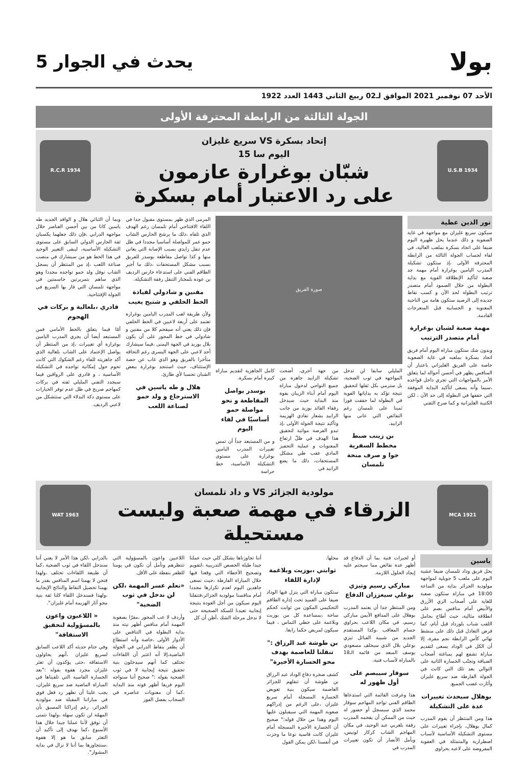بولا
يحدث في الجوار 5
الأحد 07 نوفمبر 2021 الموافق لـ02 ربيع الثاني 1443 العدد 1922
الجولة الثالثة من الرابطة المحترفة الأولى
U.S.B 1934
إتحاد بسكرة VS سريع غليزان
اليوم سا 15
شبّان بوغرارة عازمون
على رد الاعتبار أمام بسكرة
R.C.R 1934
نور الدين عطية
سيكون سريع غليزان مع مواجهة في غاية الصعوبة و ذلك عندما يحل ظهيرة اليوم ضيفا على اتحاد بسكرة بملعب العالية، في لقاء لحساب الجولة الثالثة من الرابطة المحترفة الأولى ،إذ ستكون تشكيلة المدرب اليامين بوغرارة أمام مهمة جد صعبة لتأكيد الإنطلاقة القوية مع بداية البطولة من خلال الصمود أمام متصدر ترتيب البطولة لحد الآن و كسب نقاط جديدة إلى الرصيد ستكون هامة من الناحية المعنوية و الحسابية قبل المنعرجات القادمة.
مهمة صعبة لشبان بوغرارة أمام متصدر الترتيب
وبدون شك ستكون مباراة اليوم أمام فريق اتحاد بسكرة بملعبه في غاية الصعوبة خاصة على الفريق الغليزاني باعتبار أن المنافس يظهر في أحسن أحواله لما يتعلق الأمر بالمواجهات التي تجري داخل قواعده ،سيما وأنه يسعى لتأكيد البداية الموفقة التي حققها في البطولة إلى حد الآن ، لكن الكتيبة الغليزانية و كما صرح التقني
صورة الفريق
المليلي سابقا لن تدخل المواجهة في ثوب الضحية، بل سترمي بكل ثقلها لتحقيق نتيجة تؤكد به بداياتها القوية في البطولة لما حققت فوزا ثمينا على تلمسان رغم النقائص التي عانى منها الرابيد.
بن زينب ضبط مخطط السفرية جوا و صرف منحة تلمسان
من جهة أخرى، أضحت تشكيلة الرابيد جاهزة من جميع النواحي لدخول مباراة اليوم أمام أبناء الزيبان بقوة منذ البداية حيث سيدخل رفقاء القائد بوزيد من جانب الرابيد بشعار تفادي الهزيمة وتأكيد نتيجة الجولة الأولى ،إذ تبدو الفرصة مواتية لتحقيق هذا الهدف في ظلّ ارتفاع المعنويات و عملية التحفيز المادي عقب طي مشكل المستحقات، ذلك ما يضع الرابيد في
كامل الجاهزية لتقديم مباراة كبيرة أمام بسكرة.
بوسدر يواصل المقاطعة و نحو مواصلة حمو أساسيًا في لقاء اليوم
و من المستبعد جداً أن تمس تغييرات المدرب اليامين بوغرارة على مستوى التشكيلة الأساسية، خط حراسة
المرمى الذي ظهر بمستوى مقبول جدا في اللقاء الافتتاحي أمام تلمسان رغم الهدف الذي تلقاه ،ذلك ما يرشح الحارس الشاب حمو عمر للمواصلة أساسيا مجددا في ظل عدم تنقل زايدي بسبب الإصابة التي يعاني منها و كذا تواصل مقاطعة بوسدر للفريق بسبب مشكل المستحقات ،ذلك ما أجبر الطاقم الفني على استدعاء حارس الرديف بن عودة بلمختار التنقل رفقة التشكيلة.
مقنين و شادولي لقيادة الخط الخلفي و شتيح يغيب
ولأن طريقة لعب المدرب اليامين بوغرارة تعتمد على أربعة لاعبين في الخط الخلفي فإن ذلك يعني أنه سيقحم كلا من مقنين و شادولي في خط المحور على أن يكون بلال بوزيد في الجهة اليمنى ،فيما سيشارك أحد لاعبي على الجهة اليسرى رغم التحاقه متأخرا بالفريق وهو الذي غاب عن حصة الإستئناف، حيث استنجد بوغرارة ببعض الشبان تحسبا لأي طارئ.
هلال و طه ياسين في الاسترجاع و ولد حمو لصناعة اللعب
وبما أن الثنائي هلال و الوافد الجديد طه ياسين كانا من بين أحسن العناصر خلال مواجهة الدرابي ،فإن ذلك جعلهما يكسبان ثقة الحارس الدولي السابق على مستوى التشكيلة الأساسية، ليبقى التغيير الوحيد في هذا الخط هو من سيشارك في منصب صناعة اللعب ،إذ من المنتظر أن يسجل الشاب نوفل ولد حمو تواجده مجددا وهو الذي ساهم بتمريرتين حاسمتين في مواجهة تلمسان التي فاز بها السريع في الجولة الإفتتاحية.
قادري ،بلعالية و بركات في الهجوم
أمّا فيما يتعلق بالخط الأمامي فمن المستبعد أيضا أن يجري المدرب اليامين بوغرارة أي تغييرات ،إذ من المنتظر أن يواصل الإعتماد على الشاب بلعالية الذي أكد جاهزيته للقاء رغم الشكوك التي كانت تحوم حول إمكانية تواجده في التشكيلة الأساسية ، و قادري على الرواقين فيما سيجدد التقني المليلي ثقته في بركات كمهاجم صريح في ظل عدم توفر الخيارات على مستوى دكة البدلاء التي ستتشكل من لاعبي الرديف.
MCA 1921
مولودية الجزائر VS و داد تلمسان
الزرقاء في مهمة صعبة وليست مستحيلة
WAT 1963
ياسين
يحل فريق وداد تلمسان ضيفا عشية اليوم على ملعب 5 جويلية لمواجهة مولودية الجزائر بداية من الساعة 18:00 في مباراة ستكون صعبة للغاية على أصحاب الزي الأزرق والأبيض أمام منافس بصم على انطلاقة مثالية، حيث أطاح بحامل اللقب شباب بلوزداد قبل أيام، كما فرض التعادل قبل ذلك على منشط نهائي كأس الرابطة نجم مقرة، إلا أن الكل في الوداد يسعى لتقديم مباراة تشفع لهم بمباغتة أصحاب الضيافة وتجنّب الخسارة الثانية على التوالي بعد تلك التي كانت في الجولة الفارطة ضد سريع غليزان وأثارت غضب الجميع.
بوهلال سيحدث تغييرات عدة على التشكيلة
هذا ومن المنتظر أن يقوم المدرب كمال بوهلال، بإجراء تغييرات على مستوى التشكيلة الأساسية لأسباب اضطرارية والمتمثلة في العقوبة المفروضة على لاعبه بحراوي
أو لخيرات فنية بما أن الدفاع قد أظهر عدة نقائص مما سيحتم عليه إيجاد الحلول اللازمة.
مباركي رسيم وتيزي بوعلي سيعززان الدفاع
ومن المنتظر جدا أن يعتمد المدرب بوهلال على المدافع الأيمن مباركي رسيم، في مكان اللاعب بحراوي حسام المعاقب ،وكذا المستقدم الجديد من شبيبة القبائل تيزي بوعلي بلال الذي سيخلف مسعودي يوسف المبعد من قائمة الـ18 بالمباراة لأسباب فنية.
سوقار سيبصم على أول ظهور له
هذا وعرفت القائمة التي استدعاها الطاقم الفني تواجد المهاجم سوقار محمد الذي سيسجل أو حضور له حيث من الممكن أن يقحمه المدرب رفقة بلغربي عبد الوحيد، في مكان المهاجم الشاب كركار لونيس، ويأمل الأنصار أن تكون تغييرات المدرب في
محلها.
ثوابتي ،بوزيت وبلاغمة لإدارة اللقاء
ستكون مباراة التي ينزل فيها الوداد ضيفا على العميد تحت إدارة الطاقم التحكيمي المكون من ثوابت كحكم ساحة ،بمساعدة كل من بوزيت وبلاغمة على خطي التماس ، فيما سيكون لمريض حكما رابعا.
بن طوشة عبد الرزاق :" تنقلنا للعاصمة بهدف محو الخسارة الأخيرة"
كشف صخرة دفاع الوداد عبد الرزاق بن طوشة أن تنقلهم للجزائر العاصمة سيكون بنية تعويض الخسارة المسجلة أمام سريع غليزان ،على الرغم من إدراكهم صعوبة المهمة التي سيقبلون عليها اليوم وهذا من خلال قوله:" صحيح أن الخسارة الأخيرة المسجلة أمام غليزان كانت قاسية نوعا ما وحزت في أنفسنا ،لكن يمكن القول
أننا تجاوزناها بشكل كلي حيث عملنا جيدا طيلة الحصص التدريبية ،لتقويم وتصحيح الأخطاء التي وقعنا فيها خلال المباراة الفارطة ،حيث نسعى جاهدين اليوم لعدم تكرارها مجددا أمام منافسنا مولودية الجزائر،فتنقلنا اليوم سيكون من أجل العودة بنتيجة إيجابية تعيدنا للسكة الصحيحة حتى لا ندخل مرحلة الشك ،أظن أن كل
اللاعبين واعون بالمسؤولية التي تنتظرهم ونأمل أن نكون في يومنا للظفر بنقطة على الأقل.
«نعلم عسر المهمة ،لكن لن ندخل في ثوب الضحية"
وأردف لا عب المحور ،مقرّا بصعوبة المهمة أمام منافس أظهر نيته منذ بداية البطولة في التنافس على الأدوار الأولى ،خاصة وأنه استطاع أن يظفر بنقاط الدرابي في الجولة الماضية،إلا أنه اعتبر أن اللقاءات تختلف كما أنهم سيدخلون بنية تحقيق نتيجة إيجابية لا في ثوب الضحية بقوله :" صحيح أننا سنواجه اليوم فريقا أظهر قوته منذ البداية ،كما أن معنويات عناصره في السحاب بفضل الفوز
بالدرابي ،لكن هذا الأمر لا يعني أننا سندخل اللقاء في ثوب الضحية ،كما أن طبيعة اللقاءات تختلف ،ولهذا فنحن لا يهمنا اسم المنافس بقدر ما يهمنا تحصيل النقاط والنتائج الإيجابية ،ولهذا فسندخل اللقاء كلنا ثقة بنية محو آثار الهزيمة أمام غليزان".
« اللاعبون واعون بالمسؤولية لتحقيق الاستفاقة"
وفي ختام حديثه أكد اللاعب السابق لسريع غليزان ،أنهم يحاولون الاستفاقة ،حتى يؤكدون أن تعثر غليزان مجرد هفوة بقوله :"بعد الخسارة القاسية التي تلقيناها في المباراة الماضية ضد سريع غليزان، يجب علينا أن نظهر رد فعل قوي في مباراتنا المقبلة ضد مولودية الجزائر، رغم إدراكنا المسبق بأن المهمّة لن تكون سهلة ،ولهذا نتمنى أن نوفق لأننا عملنا جيدا خلال هذا الأسبوع ،كما نهدف إلى تأكيد أن التعثر سابق ما هو إلا هفوة ،سنتجاوزها بما أننا لا نزال في بداية المشوار".